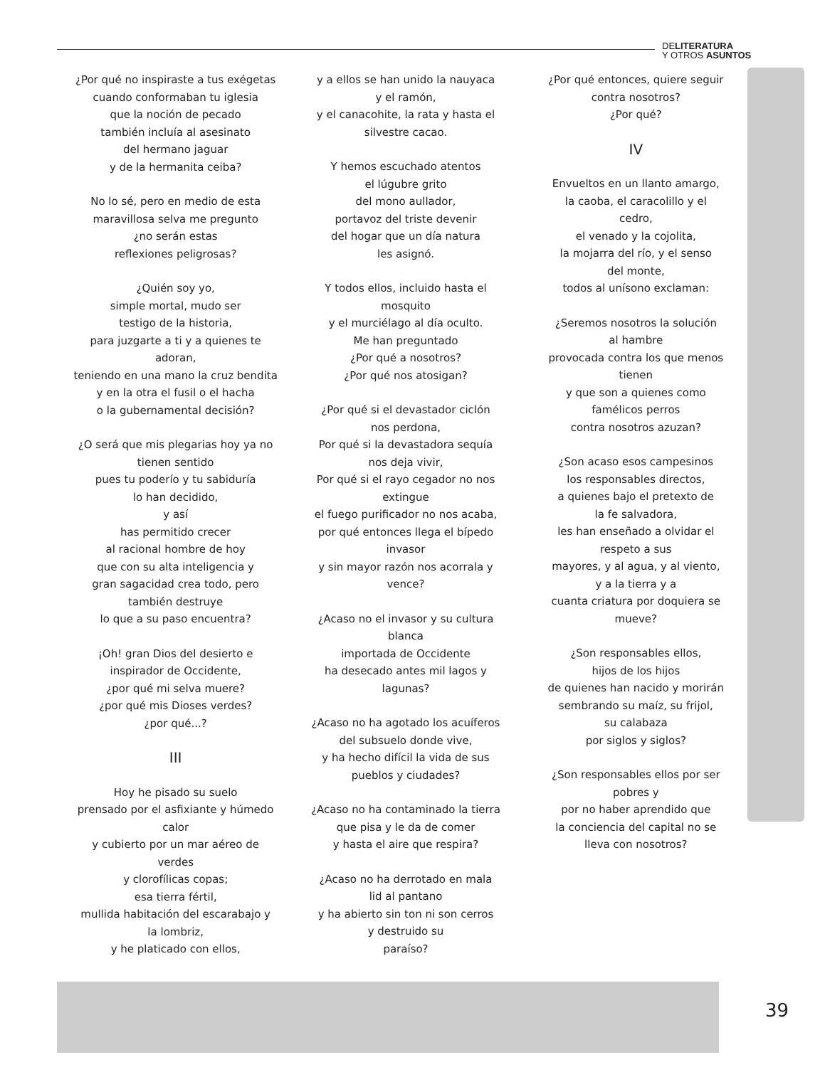DELITERATURA
Y OTROS ASUNTOS
¿Por qué no inspiraste a tus exégetas
cuando conformaban tu iglesia
que la noción de pecado
también incluía al asesinato
del hermano jaguar
y de la hermanita ceiba?
No lo sé, pero en medio de esta
maravillosa selva me pregunto
¿no serán estas
reflexiones peligrosas?
¿Quién soy yo,
simple mortal, mudo ser
testigo de la historia,
para juzgarte a ti y a quienes te
adoran,
teniendo en una mano la cruz bendita
y en la otra el fusil o el hacha
o la gubernamental decisión?
¿O será que mis plegarias hoy ya no
tienen sentido
pues tu poderío y tu sabiduría
lo han decidido,
y así
has permitido crecer
al racional hombre de hoy
que con su alta inteligencia y
gran sagacidad crea todo, pero
también destruye
lo que a su paso encuentra?
¡Oh! gran Dios del desierto e
inspirador de Occidente,
¿por qué mi selva muere?
¿por qué mis Dioses verdes?
¿por qué...?
III
Hoy he pisado su suelo
prensado por el asfixiante y húmedo
calor
y cubierto por un mar aéreo de
verdes
y clorofílicas copas;
esa tierra fértil,
mullida habitación del escarabajo y
la lombriz,
y he platicado con ellos,
y a ellos se han unido la nauyaca
y el ramón,
y el canacohite, la rata y hasta el
silvestre cacao.
Y hemos escuchado atentos
el lúgubre grito
del mono aullador,
portavoz del triste devenir
del hogar que un día natura
les asignó.
Y todos ellos, incluido hasta el
mosquito
y el murciélago al día oculto.
Me han preguntado
¿Por qué a nosotros?
¿Por qué nos atosigan?
¿Por qué si el devastador ciclón
nos perdona,
Por qué si la devastadora sequía
nos deja vivir,
Por qué si el rayo cegador no nos
extingue
el fuego purificador no nos acaba,
por qué entonces llega el bípedo
invasor
y sin mayor razón nos acorrala y
vence?
¿Acaso no el invasor y su cultura
blanca
importada de Occidente
ha desecado antes mil lagos y
lagunas?
¿Acaso no ha agotado los acuíferos
del subsuelo donde vive,
y ha hecho difícil la vida de sus
pueblos y ciudades?
¿Acaso no ha contaminado la tierra
que pisa y le da de comer
y hasta el aire que respira?
¿Acaso no ha derrotado en mala
lid al pantano
y ha abierto sin ton ni son cerros
y destruido su
paraíso?
¿Por qué entonces, quiere seguir
contra nosotros?
¿Por qué?
IV
Envueltos en un llanto amargo,
la caoba, el caracolillo y el
cedro,
el venado y la cojolita,
la mojarra del río, y el senso
del monte,
todos al unísono exclaman:
¿Seremos nosotros la solución
al hambre
provocada contra los que menos
tienen
y que son a quienes como
famélicos perros
contra nosotros azuzan?
¿Son acaso esos campesinos
los responsables directos,
a quienes bajo el pretexto de
la fe salvadora,
les han enseñado a olvidar el
respeto a sus
mayores, y al agua, y al viento,
y a la tierra y a
cuanta criatura por doquiera se
mueve?
¿Son responsables ellos,
hijos de los hijos
de quienes han nacido y morirán
sembrando su maíz, su frijol,
su calabaza
por siglos y siglos?
¿Son responsables ellos por ser
pobres y
por no haber aprendido que
la conciencia del capital no se
lleva con nosotros?
39